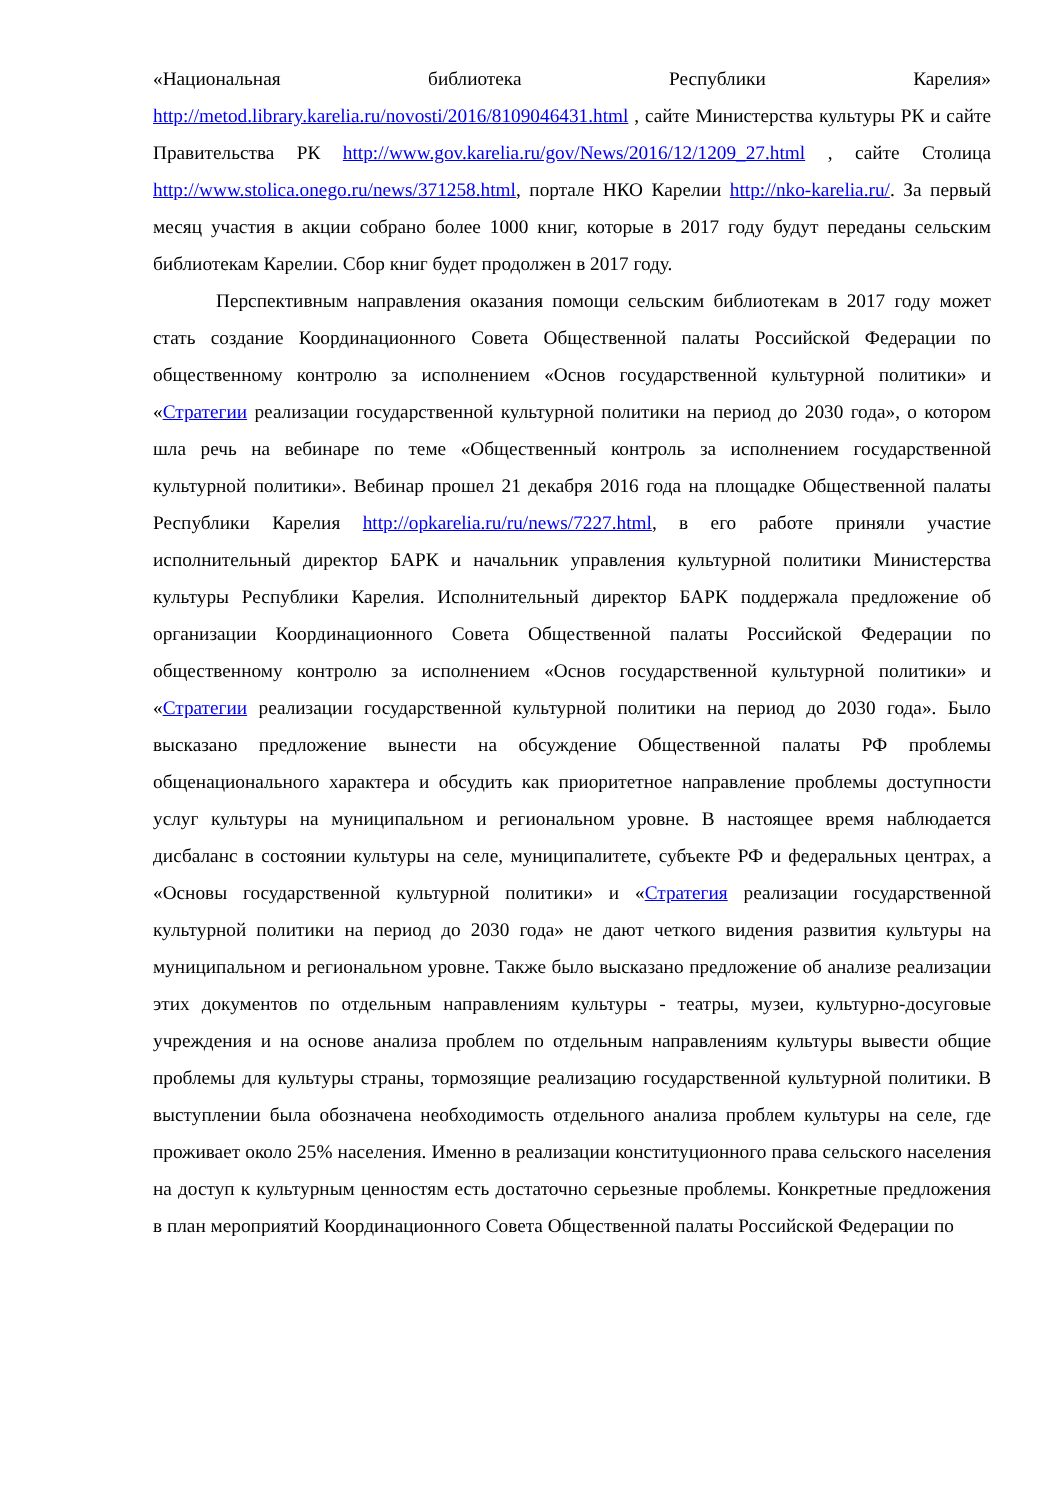«Национальная библиотека Республики Карелия» http://metod.library.karelia.ru/novosti/2016/8109046431.html , сайте Министерства культуры РК и сайте Правительства РК http://www.gov.karelia.ru/gov/News/2016/12/1209_27.html , сайте Столица http://www.stolica.onego.ru/news/371258.html, портале НКО Карелии http://nko-karelia.ru/. За первый месяц участия в акции собрано более 1000 книг, которые в 2017 году будут переданы сельским библиотекам Карелии. Сбор книг будет продолжен в 2017 году.
Перспективным направления оказания помощи сельским библиотекам в 2017 году может стать создание Координационного Совета Общественной палаты Российской Федерации по общественному контролю за исполнением «Основ государственной культурной политики» и «Стратегии реализации государственной культурной политики на период до 2030 года», о котором шла речь на вебинаре по теме «Общественный контроль за исполнением государственной культурной политики». Вебинар прошел 21 декабря 2016 года на площадке Общественной палаты Республики Карелия http://opkarelia.ru/ru/news/7227.html, в его работе приняли участие исполнительный директор БАРК и начальник управления культурной политики Министерства культуры Республики Карелия. Исполнительный директор БАРК поддержала предложение об организации Координационного Совета Общественной палаты Российской Федерации по общественному контролю за исполнением «Основ государственной культурной политики» и «Стратегии реализации государственной культурной политики на период до 2030 года». Было высказано предложение вынести на обсуждение Общественной палаты РФ проблемы общенационального характера и обсудить как приоритетное направление проблемы доступности услуг культуры на муниципальном и региональном уровне. В настоящее время наблюдается дисбаланс в состоянии культуры на селе, муниципалитете, субъекте РФ и федеральных центрах, а «Основы государственной культурной политики» и «Стратегия реализации государственной культурной политики на период до 2030 года» не дают четкого видения развития культуры на муниципальном и региональном уровне. Также было высказано предложение об анализе реализации этих документов по отдельным направлениям культуры - театры, музеи, культурно-досуговые учреждения и на основе анализа проблем по отдельным направлениям культуры вывести общие проблемы для культуры страны, тормозящие реализацию государственной культурной политики. В выступлении была обозначена необходимость отдельного анализа проблем культуры на селе, где проживает около 25% населения. Именно в реализации конституционного права сельского населения на доступ к культурным ценностям есть достаточно серьезные проблемы. Конкретные предложения в план мероприятий Координационного Совета Общественной палаты Российской Федерации по